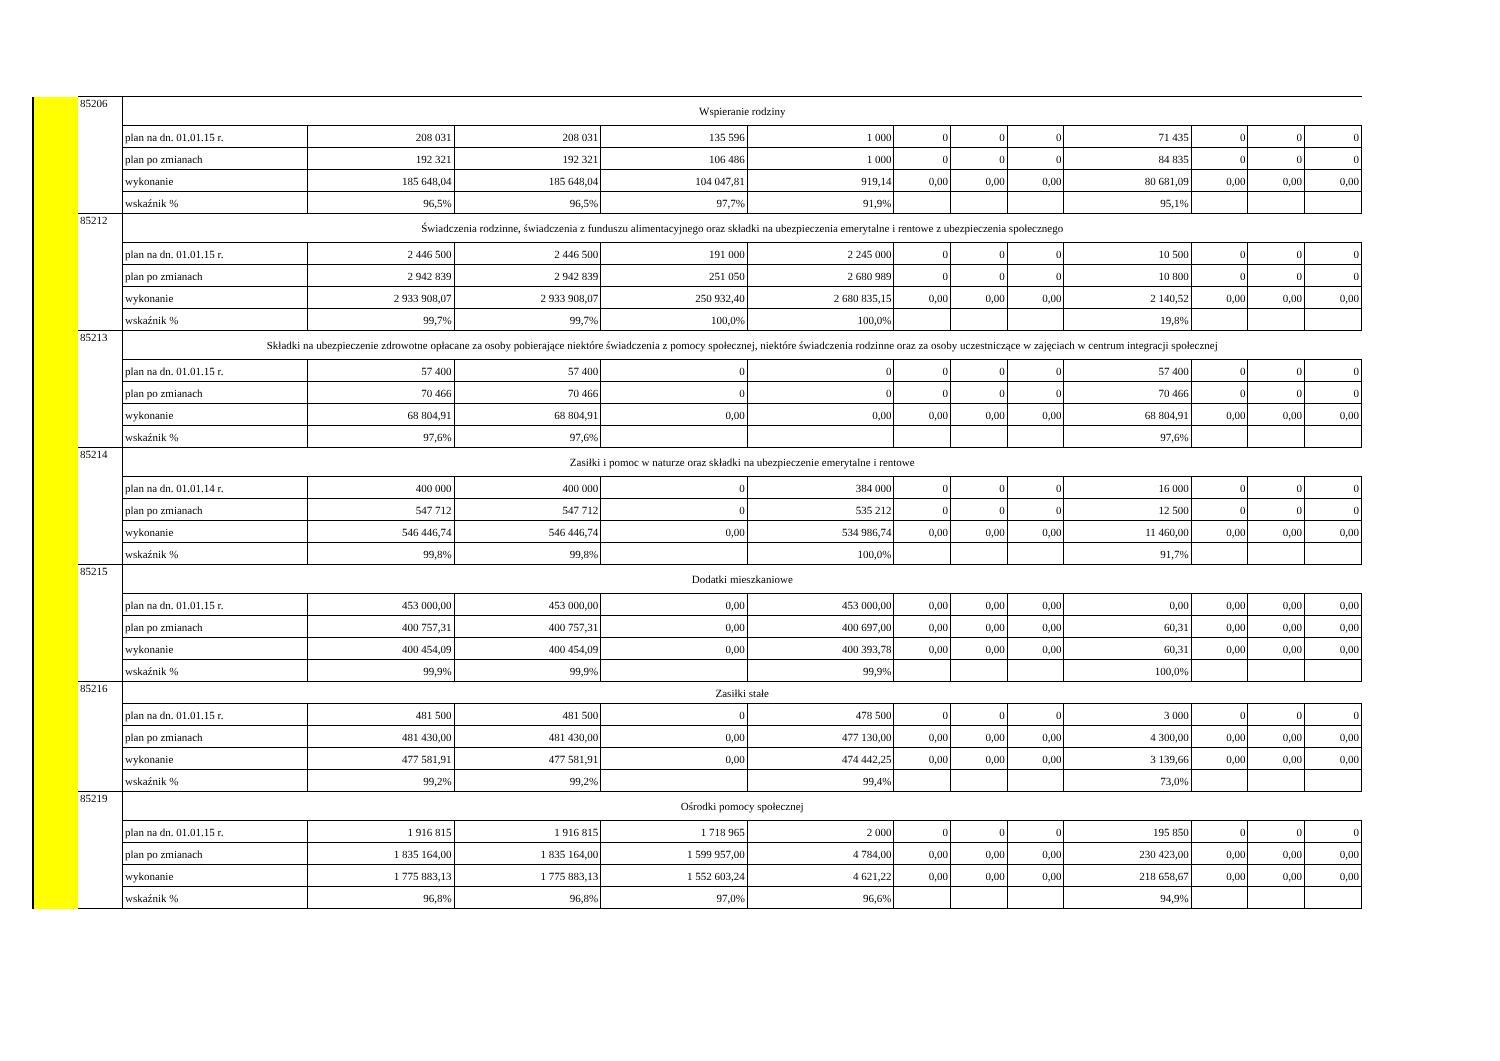| | 85206 | Wspieranie rodziny | | | | | | | | | | | |
| | | plan na dn. 01.01.15 r. | 208 031 | 208 031 | 135 596 | 1 000 | 0 | 0 | 0 | 71 435 | 0 | 0 | 0 |
| | | plan po zmianach | 192 321 | 192 321 | 106 486 | 1 000 | 0 | 0 | 0 | 84 835 | 0 | 0 | 0 |
| | | wykonanie | 185 648,04 | 185 648,04 | 104 047,81 | 919,14 | 0,00 | 0,00 | 0,00 | 80 681,09 | 0,00 | 0,00 | 0,00 |
| | | wskaźnik % | 96,5% | 96,5% | 97,7% | 91,9% | | | | 95,1% | | | |
| | 85212 | Świadczenia rodzinne, świadczenia z funduszu alimentacyjnego oraz składki na ubezpieczenia emerytalne i rentowe z ubezpieczenia społecznego | | | | | | | | | | | |
| | | plan na dn. 01.01.15 r. | 2 446 500 | 2 446 500 | 191 000 | 2 245 000 | 0 | 0 | 0 | 10 500 | 0 | 0 | 0 |
| | | plan po zmianach | 2 942 839 | 2 942 839 | 251 050 | 2 680 989 | 0 | 0 | 0 | 10 800 | 0 | 0 | 0 |
| | | wykonanie | 2 933 908,07 | 2 933 908,07 | 250 932,40 | 2 680 835,15 | 0,00 | 0,00 | 0,00 | 2 140,52 | 0,00 | 0,00 | 0,00 |
| | | wskaźnik % | 99,7% | 99,7% | 100,0% | 100,0% | | | | 19,8% | | | |
| | 85213 | Składki na ubezpieczenie zdrowotne opłacane za osoby pobierające niektóre świadczenia z pomocy społecznej, niektóre świadczenia rodzinne oraz za osoby uczestniczące w zajęciach w centrum integracji społecznej | | | | | | | | | | | |
| | | plan na dn. 01.01.15 r. | 57 400 | 57 400 | 0 | 0 | 0 | 0 | 0 | 57 400 | 0 | 0 | 0 |
| | | plan po zmianach | 70 466 | 70 466 | 0 | 0 | 0 | 0 | 0 | 70 466 | 0 | 0 | 0 |
| | | wykonanie | 68 804,91 | 68 804,91 | 0,00 | 0,00 | 0,00 | 0,00 | 0,00 | 68 804,91 | 0,00 | 0,00 | 0,00 |
| | | wskaźnik % | 97,6% | 97,6% | | | | | | 97,6% | | | |
| | 85214 | Zasiłki i pomoc w naturze oraz składki na ubezpieczenie emerytalne i rentowe | | | | | | | | | | | |
| | | plan na dn. 01.01.14 r. | 400 000 | 400 000 | 0 | 384 000 | 0 | 0 | 0 | 16 000 | 0 | 0 | 0 |
| | | plan po zmianach | 547 712 | 547 712 | 0 | 535 212 | 0 | 0 | 0 | 12 500 | 0 | 0 | 0 |
| | | wykonanie | 546 446,74 | 546 446,74 | 0,00 | 534 986,74 | 0,00 | 0,00 | 0,00 | 11 460,00 | 0,00 | 0,00 | 0,00 |
| | | wskaźnik % | 99,8% | 99,8% | | 100,0% | | | | 91,7% | | | |
| | 85215 | Dodatki mieszkaniowe | | | | | | | | | | | |
| | | plan na dn. 01.01.15 r. | 453 000,00 | 453 000,00 | 0,00 | 453 000,00 | 0,00 | 0,00 | 0,00 | 0,00 | 0,00 | 0,00 | 0,00 |
| | | plan po zmianach | 400 757,31 | 400 757,31 | 0,00 | 400 697,00 | 0,00 | 0,00 | 0,00 | 60,31 | 0,00 | 0,00 | 0,00 |
| | | wykonanie | 400 454,09 | 400 454,09 | 0,00 | 400 393,78 | 0,00 | 0,00 | 0,00 | 60,31 | 0,00 | 0,00 | 0,00 |
| | | wskaźnik % | 99,9% | 99,9% | | 99,9% | | | | 100,0% | | | |
| | 85216 | Zasiłki stałe | | | | | | | | | | | |
| | | plan na dn. 01.01.15 r. | 481 500 | 481 500 | 0 | 478 500 | 0 | 0 | 0 | 3 000 | 0 | 0 | 0 |
| | | plan po zmianach | 481 430,00 | 481 430,00 | 0,00 | 477 130,00 | 0,00 | 0,00 | 0,00 | 4 300,00 | 0,00 | 0,00 | 0,00 |
| | | wykonanie | 477 581,91 | 477 581,91 | 0,00 | 474 442,25 | 0,00 | 0,00 | 0,00 | 3 139,66 | 0,00 | 0,00 | 0,00 |
| | | wskaźnik % | 99,2% | 99,2% | | 99,4% | | | | 73,0% | | | |
| | 85219 | Ośrodki pomocy społecznej | | | | | | | | | | | |
| | | plan na dn. 01.01.15 r. | 1 916 815 | 1 916 815 | 1 718 965 | 2 000 | 0 | 0 | 0 | 195 850 | 0 | 0 | 0 |
| | | plan po zmianach | 1 835 164,00 | 1 835 164,00 | 1 599 957,00 | 4 784,00 | 0,00 | 0,00 | 0,00 | 230 423,00 | 0,00 | 0,00 | 0,00 |
| | | wykonanie | 1 775 883,13 | 1 775 883,13 | 1 552 603,24 | 4 621,22 | 0,00 | 0,00 | 0,00 | 218 658,67 | 0,00 | 0,00 | 0,00 |
| | | wskaźnik % | 96,8% | 96,8% | 97,0% | 96,6% | | | | 94,9% | | | |